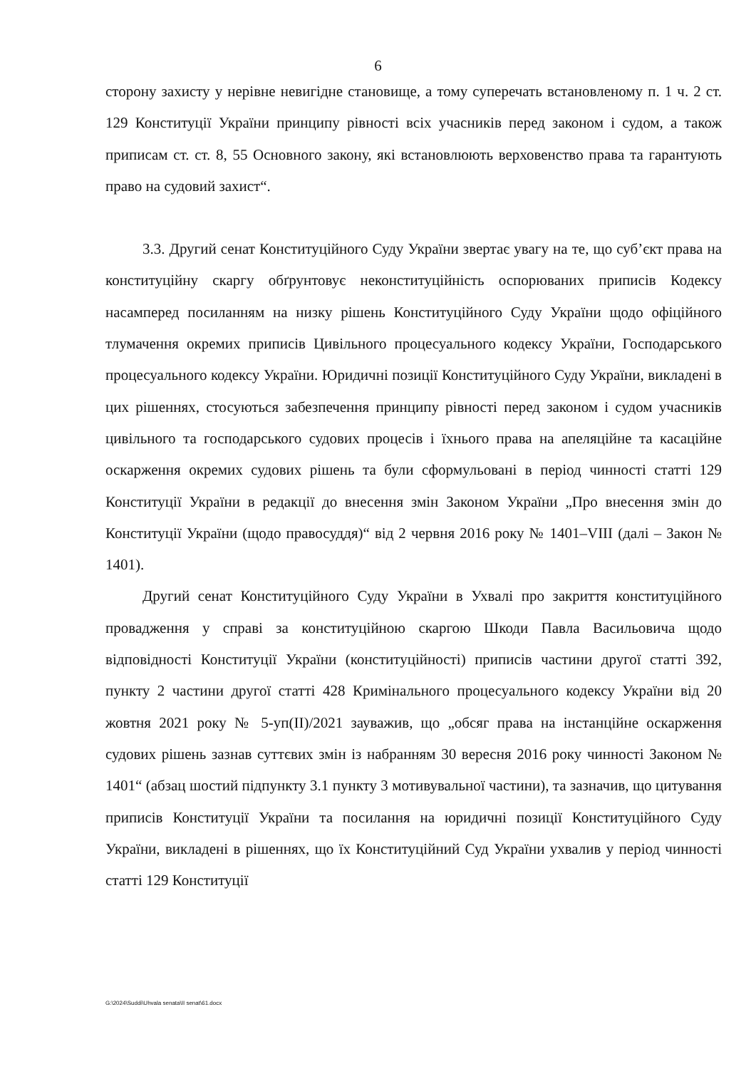6
сторону захисту у нерівне невигідне становище, а тому суперечать встановленому п. 1 ч. 2 ст. 129 Конституції України принципу рівності всіх учасників перед законом і судом, а також приписам ст. ст. 8, 55 Основного закону, які встановлюють верховенство права та гарантують право на судовий захист“.
3.3. Другий сенат Конституційного Суду України звертає увагу на те, що суб’єкт права на конституційну скаргу обґрунтовує неконституційність оспорюваних приписів Кодексу насамперед посиланням на низку рішень Конституційного Суду України щодо офіційного тлумачення окремих приписів Цивільного процесуального кодексу України, Господарського процесуального кодексу України. Юридичні позиції Конституційного Суду України, викладені в цих рішеннях, стосуються забезпечення принципу рівності перед законом і судом учасників цивільного та господарського судових процесів і їхнього права на апеляційне та касаційне оскарження окремих судових рішень та були сформульовані в період чинності статті 129 Конституції України в редакції до внесення змін Законом України „Про внесення змін до Конституції України (щодо правосуддя)“ від 2 червня 2016 року № 1401–VIII (далі – Закон № 1401).
Другий сенат Конституційного Суду України в Ухвалі про закриття конституційного провадження у справі за конституційною скаргою Шкоди Павла Васильовича щодо відповідності Конституції України (конституційності) приписів частини другої статті 392, пункту 2 частини другої статті 428 Кримінального процесуального кодексу України від 20 жовтня 2021 року № 5-уп(II)/2021 зауважив, що „обсяг права на інстанційне оскарження судових рішень зазнав суттєвих змін із набранням 30 вересня 2016 року чинності Законом № 1401“ (абзац шостий підпункту 3.1 пункту 3 мотивувальної частини), та зазначив, що цитування приписів Конституції України та посилання на юридичні позиції Конституційного Суду України, викладені в рішеннях, що їх Конституційний Суд України ухвалив у період чинності статті 129 Конституції
G:\2024\Suddi\Uhvala senata\II senat\61.docx